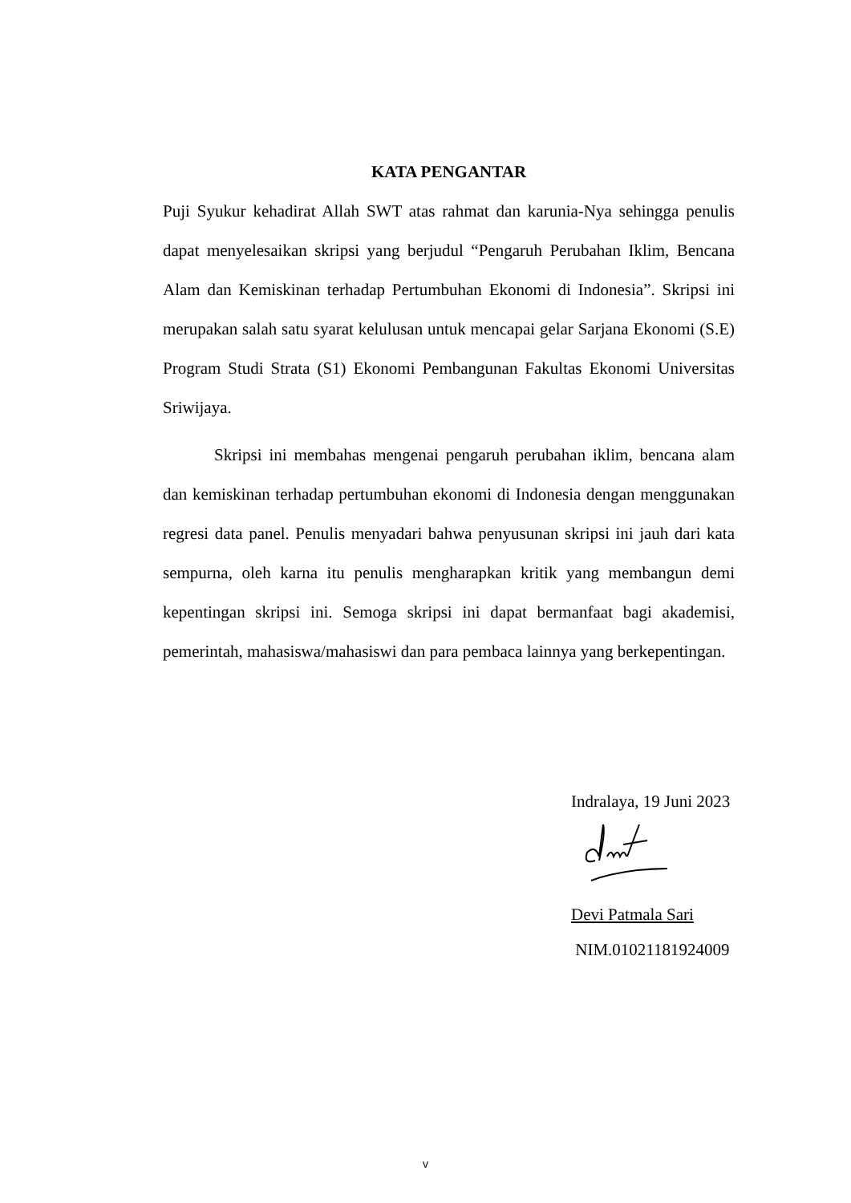KATA PENGANTAR
Puji Syukur kehadirat Allah SWT atas rahmat dan karunia-Nya sehingga penulis dapat menyelesaikan skripsi yang berjudul “Pengaruh Perubahan Iklim, Bencana Alam dan Kemiskinan terhadap Pertumbuhan Ekonomi di Indonesia”. Skripsi ini merupakan salah satu syarat kelulusan untuk mencapai gelar Sarjana Ekonomi (S.E) Program Studi Strata (S1) Ekonomi Pembangunan Fakultas Ekonomi Universitas Sriwijaya.
Skripsi ini membahas mengenai pengaruh perubahan iklim, bencana alam dan kemiskinan terhadap pertumbuhan ekonomi di Indonesia dengan menggunakan regresi data panel. Penulis menyadari bahwa penyusunan skripsi ini jauh dari kata sempurna, oleh karna itu penulis mengharapkan kritik yang membangun demi kepentingan skripsi ini. Semoga skripsi ini dapat bermanfaat bagi akademisi, pemerintah, mahasiswa/mahasiswi dan para pembaca lainnya yang berkepentingan.
Indralaya, 19 Juni 2023
Devi Patmala Sari
NIM.01021181924009
v